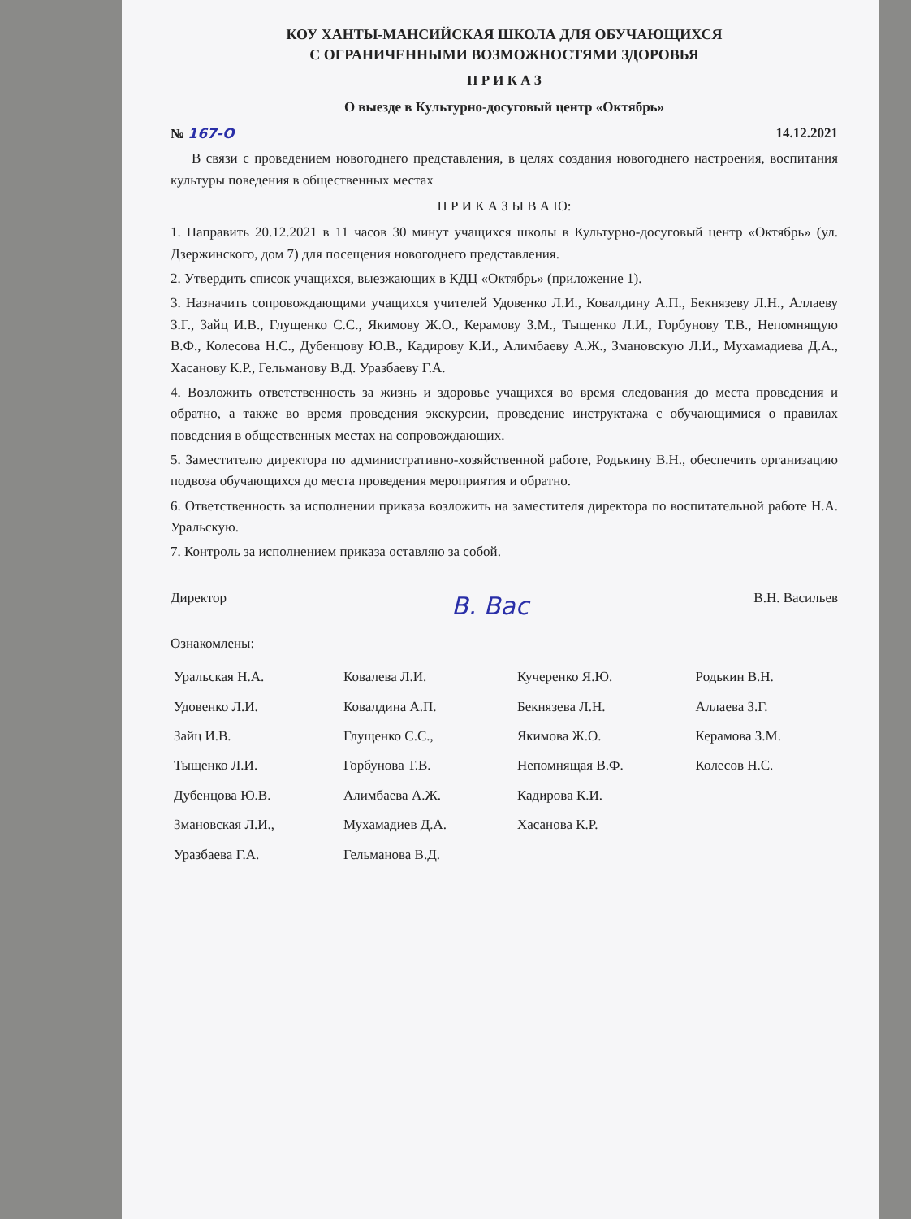КОУ ХАНТЫ-МАНСИЙСКАЯ ШКОЛА ДЛЯ ОБУЧАЮЩИХСЯ
С ОГРАНИЧЕННЫМИ ВОЗМОЖНОСТЯМИ ЗДОРОВЬЯ
П Р И К А З
О выезде в Культурно-досуговый центр «Октябрь»
№ 167-О 14.12.2021
В связи с проведением новогоднего представления, в целях создания новогоднего настроения, воспитания культуры поведения в общественных местах
П Р И К А З Ы В А Ю:
1. Направить 20.12.2021 в 11 часов 30 минут учащихся школы в Культурно-досуговый центр «Октябрь» (ул. Дзержинского, дом 7) для посещения новогоднего представления.
2. Утвердить список учащихся, выезжающих в КДЦ «Октябрь» (приложение 1).
3. Назначить сопровождающими учащихся учителей Удовенко Л.И., Ковалдину А.П., Бекнязеву Л.Н., Аллаеву З.Г., Зайц И.В., Глущенко С.С., Якимову Ж.О., Керамову З.М., Тыщенко Л.И., Горбунову Т.В., Непомнящую В.Ф., Колесова Н.С., Дубенцову Ю.В., Кадирову К.И., Алимбаеву А.Ж., Змановскую Л.И., Мухамадиева Д.А., Хасанову К.Р., Гельманову В.Д. Уразбаеву Г.А.
4. Возложить ответственность за жизнь и здоровье учащихся во время следования до места проведения и обратно, а также во время проведения экскурсии, проведение инструктажа с обучающимися о правилах поведения в общественных местах на сопровождающих.
5. Заместителю директора по административно-хозяйственной работе, Родькину В.Н., обеспечить организацию подвоза обучающихся до места проведения мероприятия и обратно.
6. Ответственность за исполнении приказа возложить на заместителя директора по воспитательной работе Н.А. Уральскую.
7. Контроль за исполнением приказа оставляю за собой.
Директор В. Вас В.Н. Васильев
Ознакомлены:
| Уральская Н.А. | Ковалева Л.И. | Кучеренко Я.Ю. | Родькин В.Н. |
| Удовенко Л.И. | Ковалдина А.П. | Бекнязева Л.Н. | Аллаева З.Г. |
| Зайц И.В. | Глущенко С.С., | Якимова Ж.О. | Керамова З.М. |
| Тыщенко Л.И. | Горбунова Т.В. | Непомнящая В.Ф. | Колесов Н.С. |
| Дубенцова Ю.В. | Алимбаева А.Ж. | Кадирова К.И. | |
| Змановская Л.И., | Мухамадиев Д.А. | Хасанова К.Р. | |
| Уразбаева Г.А. | Гельманова В.Д. | | |